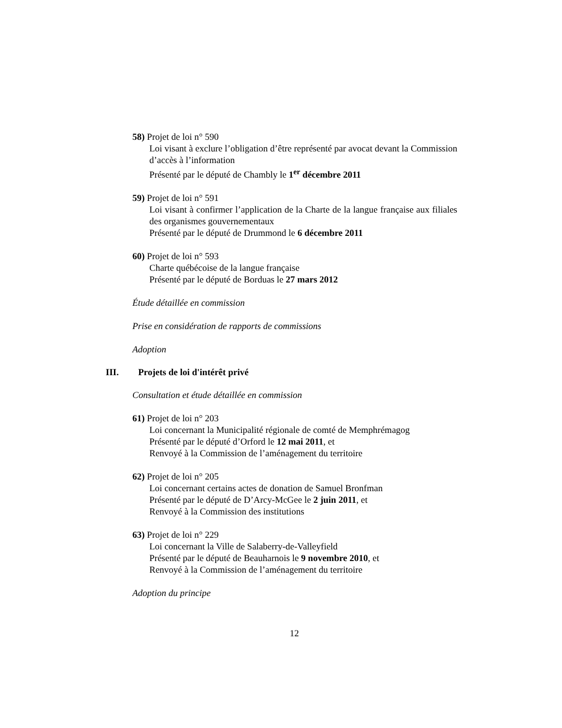58) Projet de loi n° 590
Loi visant à exclure l’obligation d’être représenté par avocat devant la Commission d’accès à l’information
Présenté par le député de Chambly le 1<sup>er</sup> décembre 2011
59) Projet de loi n° 591
Loi visant à confirmer l’application de la Charte de la langue française aux filiales des organismes gouvernementaux
Présenté par le député de Drummond le 6 décembre 2011
60) Projet de loi n° 593
Charte québécoise de la langue française
Présenté par le député de Borduas le 27 mars 2012
Étude détaillée en commission
Prise en considération de rapports de commissions
Adoption
III. Projets de loi d'intérêt privé
Consultation et étude détaillée en commission
61) Projet de loi n° 203
Loi concernant la Municipalité régionale de comté de Memphrémagog
Présenté par le député d’Orford le 12 mai 2011, et
Renvoyé à la Commission de l’aménagement du territoire
62) Projet de loi n° 205
Loi concernant certains actes de donation de Samuel Bronfman
Présenté par le député de D’Arcy-McGee le 2 juin 2011, et
Renvoyé à la Commission des institutions
63) Projet de loi n° 229
Loi concernant la Ville de Salaberry-de-Valleyfield
Présenté par le député de Beauharnois le 9 novembre 2010, et
Renvoyé à la Commission de l’aménagement du territoire
Adoption du principe
12